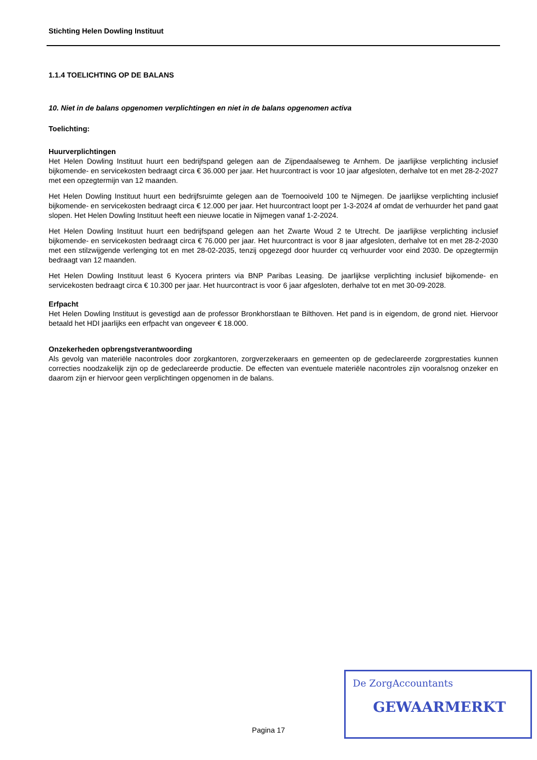Stichting Helen Dowling Instituut
1.1.4 TOELICHTING OP DE BALANS
10. Niet in de balans opgenomen verplichtingen en niet in de balans opgenomen activa
Toelichting:
Huurverplichtingen
Het Helen Dowling Instituut huurt een bedrijfspand gelegen aan de Zijpendaalseweg te Arnhem. De jaarlijkse verplichting inclusief bijkomende- en servicekosten bedraagt circa € 36.000 per jaar. Het huurcontract is voor 10 jaar afgesloten, derhalve tot en met 28-2-2027 met een opzegtermijn van 12 maanden.
Het Helen Dowling Instituut huurt een bedrijfsruimte gelegen aan de Toernooiveld 100 te Nijmegen. De jaarlijkse verplichting inclusief bijkomende- en servicekosten bedraagt circa € 12.000 per jaar. Het huurcontract loopt per 1-3-2024 af omdat de verhuurder het pand gaat slopen. Het Helen Dowling Instituut heeft een nieuwe locatie in Nijmegen vanaf 1-2-2024.
Het Helen Dowling Instituut huurt een bedrijfspand gelegen aan het Zwarte Woud 2 te Utrecht. De jaarlijkse verplichting inclusief bijkomende- en servicekosten bedraagt circa € 76.000 per jaar. Het huurcontract is voor 8 jaar afgesloten, derhalve tot en met 28-2-2030 met een stilzwijgende verlenging tot en met 28-02-2035, tenzij opgezegd door huurder cq verhuurder voor eind 2030. De opzegtermijn bedraagt van 12 maanden.
Het Helen Dowling Instituut least 6 Kyocera printers via BNP Paribas Leasing. De jaarlijkse verplichting inclusief bijkomende- en servicekosten bedraagt circa € 10.300 per jaar. Het huurcontract is voor 6 jaar afgesloten, derhalve tot en met 30-09-2028.
Erfpacht
Het Helen Dowling Instituut is gevestigd aan de professor Bronkhorstlaan te Bilthoven. Het pand is in eigendom, de grond niet. Hiervoor betaald het HDI jaarlijks een erfpacht van ongeveer € 18.000.
Onzekerheden opbrengstverantwoording
Als gevolg van materiële nacontroles door zorgkantoren, zorgverzekeraars en gemeenten op de gedeclareerde zorgprestaties kunnen correcties noodzakelijk zijn op de gedeclareerde productie. De effecten van eventuele materiële nacontroles zijn vooralsnog onzeker en daarom zijn er hiervoor geen verplichtingen opgenomen in de balans.
Pagina 17
De ZorgAccountants
GEWAARMERKT